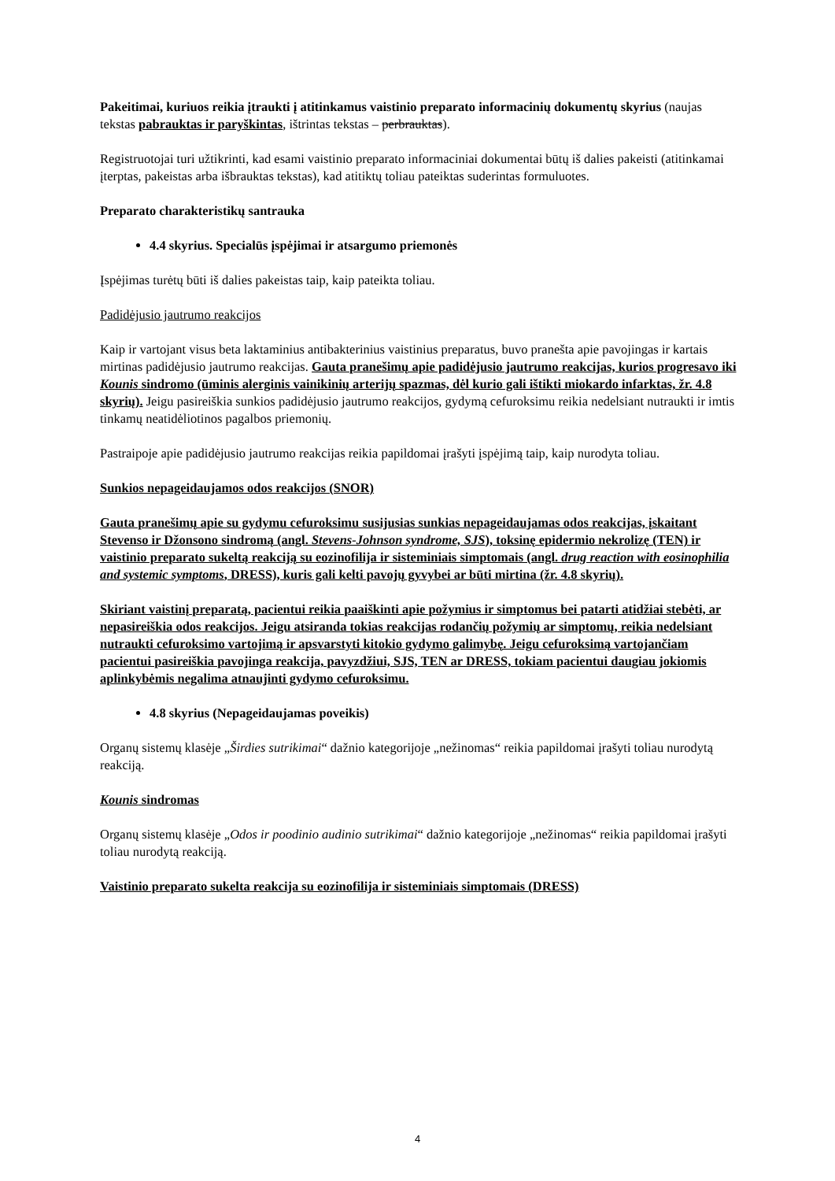Pakeitimai, kuriuos reikia įtraukti į atitinkamus vaistinio preparato informacinių dokumentų skyrius (naujas tekstas pabrauktas ir paryškintas, ištrintas tekstas – perbrauktas).
Registruotojai turi užtikrinti, kad esami vaistinio preparato informaciniai dokumentai būtų iš dalies pakeisti (atitinkamai įterptas, pakeistas arba išbrauktas tekstas), kad atitiktų toliau pateiktas suderintas formuluotes.
Preparato charakteristikų santrauka
4.4 skyrius. Specialūs įspėjimai ir atsargumo priemonės
Įspėjimas turėtų būti iš dalies pakeistas taip, kaip pateikta toliau.
Padidėjusio jautrumo reakcijos
Kaip ir vartojant visus beta laktaminius antibakterinius vaistinius preparatus, buvo pranešta apie pavojingas ir kartais mirtinas padidėjusio jautrumo reakcijas. Gauta pranešimų apie padidėjusio jautrumo reakcijas, kurios progresavo iki Kounis sindromo (ūminis alerginis vainikinių arterijų spazmas, dėl kurio gali ištikti miokardo infarktas, žr. 4.8 skyrių). Jeigu pasireiškia sunkios padidėjusio jautrumo reakcijos, gydymą cefuroksimu reikia nedelsiant nutraukti ir imtis tinkamų neatidėliotinos pagalbos priemonių.
Pastraipoje apie padidėjusio jautrumo reakcijas reikia papildomai įrašyti įspėjimą taip, kaip nurodyta toliau.
Sunkios nepageidaujamos odos reakcijos (SNOR)
Gauta pranešimų apie su gydymu cefuroksimu susijusias sunkias nepageidaujamas odos reakcijas, įskaitant Stevenso ir Džonsono sindromą (angl. Stevens-Johnson syndrome, SJS), toksinę epidermio nekrolizę (TEN) ir vaistinio preparato sukeltą reakciją su eozinofilija ir sisteminiais simptomais (angl. drug reaction with eosinophilia and systemic symptoms, DRESS), kuris gali kelti pavojų gyvybei ar būti mirtina (žr. 4.8 skyrių).
Skiriant vaistinį preparatą, pacientui reikia paaiškinti apie požymius ir simptomus bei patarti atidžiai stebėti, ar nepasireiškia odos reakcijos. Jeigu atsiranda tokias reakcijas rodančių požymių ar simptomų, reikia nedelsiant nutraukti cefuroksimo vartojimą ir apsvarstyti kitokio gydymo galimybę. Jeigu cefuroksimą vartojančiam pacientui pasireiškia pavojinga reakcija, pavyzdžiui, SJS, TEN ar DRESS, tokiam pacientui daugiau jokiomis aplinkybėmis negalima atnaujinti gydymo cefuroksimu.
4.8 skyrius (Nepageidaujamas poveikis)
Organų sistemų klasėje „Širdies sutrikimai“ dažnio kategorijoje „nežinomas“ reikia papildomai įrašyti toliau nurodytą reakciją.
Kounis sindromas
Organų sistemų klasėje „Odos ir poodinio audinio sutrikimai“ dažnio kategorijoje „nežinomas“ reikia papildomai įrašyti toliau nurodytą reakciją.
Vaistinio preparato sukelta reakcija su eozinofilija ir sisteminiais simptomais (DRESS)
4